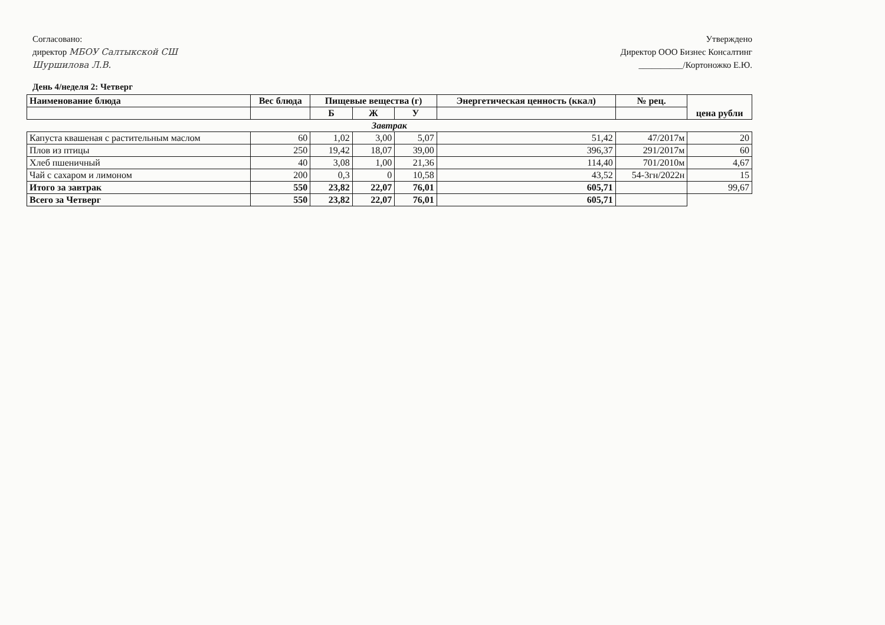Согласовано:
директор МБОУ Салтыкской СШ
Шуршилова Л.В.
Утверждено
Директор ООО Бизнес Консалтинг
__________/Кортоножко Е.Ю.
День 4/неделя 2: Четверг
| Наименование блюда | Вес блюда | Пищевые вещества (г) | | | Энергетическая ценность (ккал) | № рец. | цена рубли |
| --- | --- | --- | --- | --- | --- | --- | --- |
| | | Б | Ж | У | | | |
| Завтрак | | | | | | | |
| Капуста квашеная с растительным маслом | 60 | 1,02 | 3,00 | 5,07 | 51,42 | 47/2017м | 20 |
| Плов из птицы | 250 | 19,42 | 18,07 | 39,00 | 396,37 | 291/2017м | 60 |
| Хлеб пшеничный | 40 | 3,08 | 1,00 | 21,36 | 114,40 | 701/2010м | 4,67 |
| Чай с сахаром и лимоном | 200 | 0,3 | 0 | 10,58 | 43,52 | 54-3гн/2022н | 15 |
| Итого за завтрак | 550 | 23,82 | 22,07 | 76,01 | 605,71 | | 99,67 |
| Всего за Четверг | 550 | 23,82 | 22,07 | 76,01 | 605,71 | | |